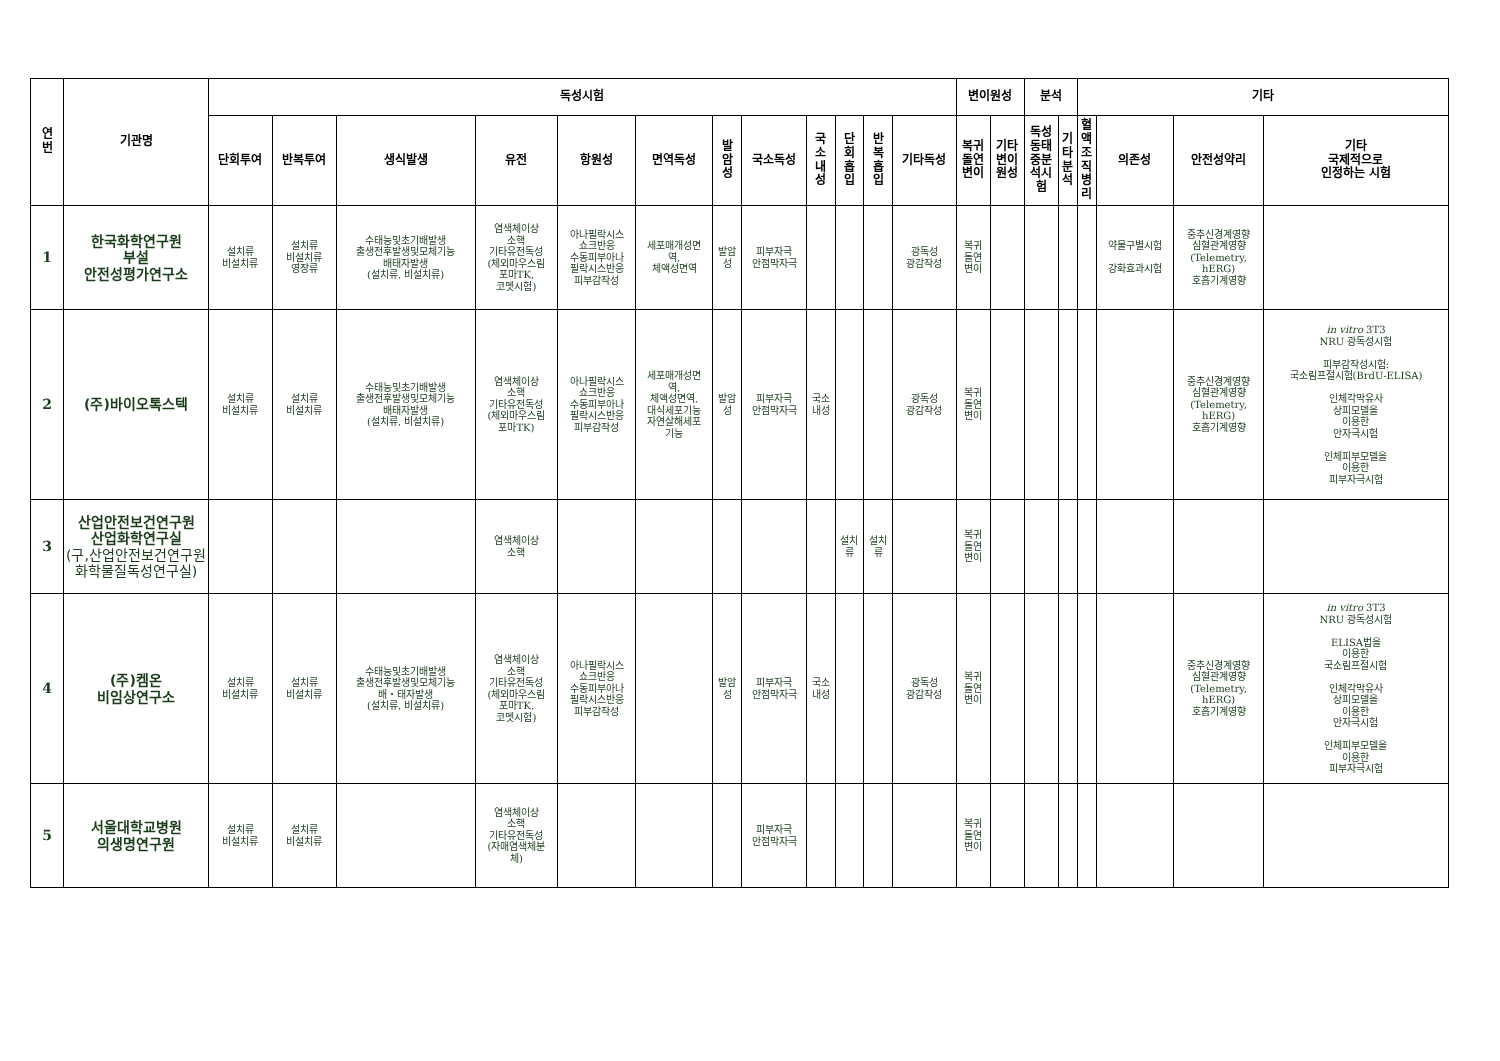| 연 번 | 기관명 | 독성시험 | | | | | | | | | | | | 변이원성 | | 분석 | | 기타 | | | |
| --- | --- | --- | --- | --- | --- | --- | --- | --- | --- | --- | --- | --- | --- | --- | --- | --- | --- | --- | --- | --- | --- |
| | | 단회투여 | 반복투여 | 생식발생 | 유전 | 항원성 | 면역독성 | 발 암 성 | 국소독성 | 국 소 내 성 | 단 회 흡 입 | 반 복 흡 입 | 기타독성 | 복귀 돌연 변이 | 기타 변이 원성 | 독성 동태 중분 석시 험 | 기 타 분 석 | 혈 액 조 직 병 리 | 의존성 | 안전성약리 | 기타 국제적으로 인정하는 시험 |
| 1 | 한국화학연구원 부설 안전성평가연구소 | 설치류 비설치류 | 설치류 비설치류 영장류 | 수태능및초기배발생 출생전후발생및모체기능 배태자발생 (설치류, 비설치류) | 염색체이상 소핵 기타유전독성 (체외마우스림 포마TK, 코멧시험) | 아나필락시스 쇼크반응 수동피부아나 필락시스반응 피부감작성 | 세포매개성면 역, 체액성면역 | 발암 성 | 피부자극 안점막자극 | | | | 광독성 광감작성 | 복귀 돌연 변이 | | | | | 약물구별시험 강화효과시험 | 중추신경계영향 심혈관계영향 (Telemetry, hERG) 호흡기계영향 | |
| 2 | (주)바이오톡스텍 | 설치류 비설치류 | 설치류 비설치류 | 수태능및초기배발생 출생전후발생및모체기능 배태자발생 (설치류, 비설치류) | 염색체이상 소핵 기타유전독성 (체외마우스림 포마TK) | 아나필락시스 쇼크반응 수동피부아나 필락시스반응 피부감작성 | 세포매개성면 역, 체액성면역, 대식세포기능 자연살해세포 기능 | 발암 성 | 피부자극 안점막자극 | 국소 내성 | | | 광독성 광감작성 | 복귀 돌연 변이 | | | | | | 중추신경계영향 심혈관계영향 (Telemetry, hERG) 호흡기계영향 | in vitro 3T3 NRU 광독성시험 피부감작성시험: 국소림프절시험(BrdU-ELISA) 인체각막유사 상피모델을 이용한 안자극시험 인체피부모델을 이용한 피부자극시험 |
| 3 | 산업안전보건연구원 산업화학연구실 (구,산업안전보건연구원 화학물질독성연구실) | | | | 염색체이상 소핵 | | | | | | 설치 류 | 설치 류 | | 복귀 돌연 변이 | | | | | | | |
| 4 | (주)켐온 비임상연구소 | 설치류 비설치류 | 설치류 비설치류 | 수태능및초기배발생 출생전후발생및모체기능 배・태자발생 (설치류, 비설치류) | 염색체이상 소핵 기타유전독성 (체외마우스림 포마TK, 코멧시험) | 아나필락시스 쇼크반응 수동피부아나 필락시스반응 피부감작성 | | 발암 성 | 피부자극 안점막자극 | 국소 내성 | | | 광독성 광감작성 | 복귀 돌연 변이 | | | | | | 중추신경계영향 심혈관계영향 (Telemetry, hERG) 호흡기계영향 | in vitro 3T3 NRU 광독성시험 ELISA법을 이용한 국소림프절시험 인체각막유사 상피모델을 이용한 안자극시험 인체피부모델을 이용한 피부자극시험 |
| 5 | 서울대학교병원 의생명연구원 | 설치류 비설치류 | 설치류 비설치류 | | 염색체이상 소핵 기타유전독성 (자매염색체분 체) | | | | 피부자극 안점막자극 | | | | | 복귀 돌연 변이 | | | | | | | |